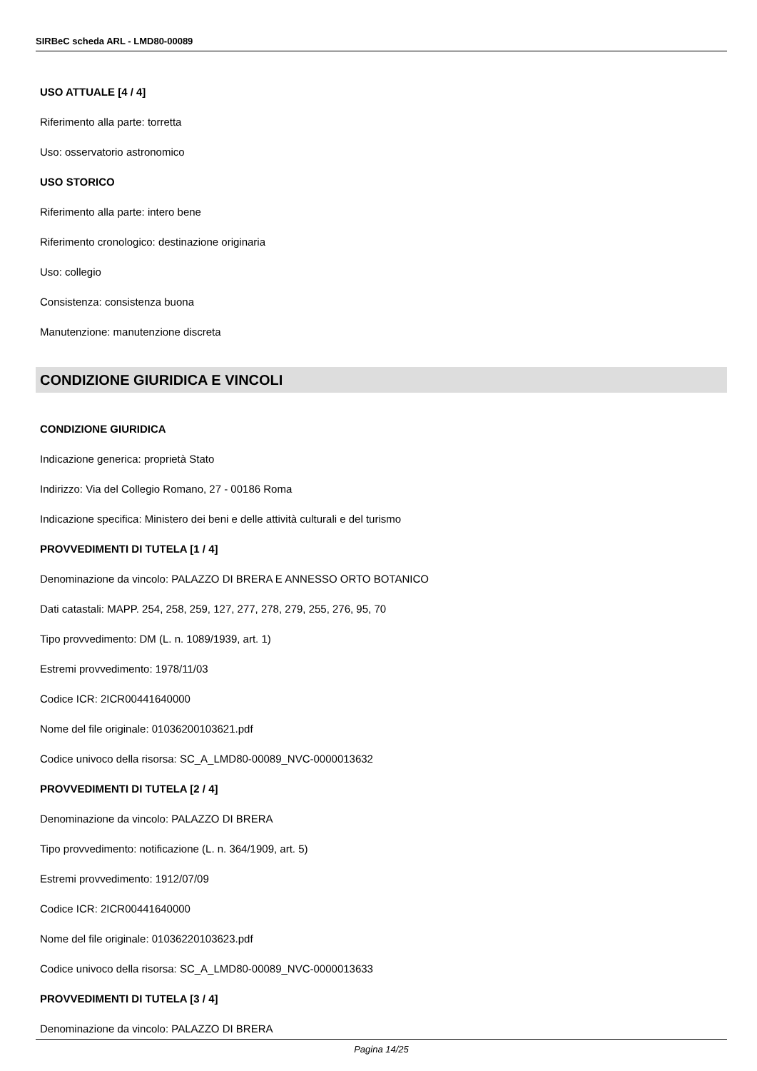SIRBeC scheda ARL - LMD80-00089
USO ATTUALE [4 / 4]
Riferimento alla parte: torretta
Uso: osservatorio astronomico
USO STORICO
Riferimento alla parte: intero bene
Riferimento cronologico: destinazione originaria
Uso: collegio
Consistenza: consistenza buona
Manutenzione: manutenzione discreta
CONDIZIONE GIURIDICA E VINCOLI
CONDIZIONE GIURIDICA
Indicazione generica: proprietà Stato
Indirizzo: Via del Collegio Romano, 27 - 00186 Roma
Indicazione specifica: Ministero dei beni e delle attività culturali e del turismo
PROVVEDIMENTI DI TUTELA [1 / 4]
Denominazione da vincolo: PALAZZO DI BRERA E ANNESSO ORTO BOTANICO
Dati catastali: MAPP. 254, 258, 259, 127, 277, 278, 279, 255, 276, 95, 70
Tipo provvedimento: DM (L. n. 1089/1939, art. 1)
Estremi provvedimento: 1978/11/03
Codice ICR: 2ICR00441640000
Nome del file originale: 01036200103621.pdf
Codice univoco della risorsa: SC_A_LMD80-00089_NVC-0000013632
PROVVEDIMENTI DI TUTELA [2 / 4]
Denominazione da vincolo: PALAZZO DI BRERA
Tipo provvedimento: notificazione (L. n. 364/1909, art. 5)
Estremi provvedimento: 1912/07/09
Codice ICR: 2ICR00441640000
Nome del file originale: 01036220103623.pdf
Codice univoco della risorsa: SC_A_LMD80-00089_NVC-0000013633
PROVVEDIMENTI DI TUTELA [3 / 4]
Denominazione da vincolo: PALAZZO DI BRERA
Pagina 14/25